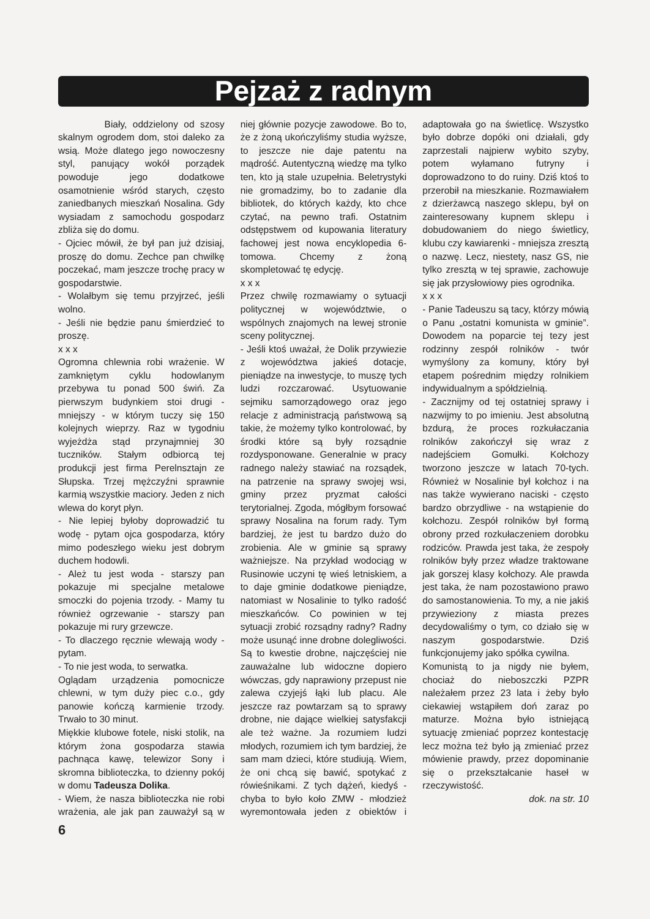Pejzaż z radnym
Biały, oddzielony od szosy skalnym ogrodem dom, stoi daleko za wsią. Może dlatego jego nowoczesny styl, panujący wokół porządek powoduje jego dodatkowe osamotnienie wśród starych, często zaniedbanych mieszkań Nosalina. Gdy wysiadam z samochodu gospodarz zbliża się do domu.
- Ojciec mówił, że był pan już dzisiaj, proszę do domu. Zechce pan chwilkę poczekać, mam jeszcze trochę pracy w gospodarstwie.
- Wolałbym się temu przyjrzeć, jeśli wolno.
- Jeśli nie będzie panu śmierdzieć to proszę.
x x x
Ogromna chlewnia robi wrażenie. W zamkniętym cyklu hodowlanym przebywa tu ponad 500 świń. Za pierwszym budynkiem stoi drugi - mniejszy - w którym tuczy się 150 kolejnych wieprzy. Raz w tygodniu wyjeżdża stąd przynajmniej 30 tuczników. Stałym odbiorcą tej produkcji jest firma Perelnsztajn ze Słupska. Trzej mężczyźni sprawnie karmią wszystkie maciory. Jeden z nich wlewa do koryt płyn.
- Nie lepiej byłoby doprowadzić tu wodę - pytam ojca gospodarza, który mimo podeszłego wieku jest dobrym duchem hodowli.
- Ależ tu jest woda - starszy pan pokazuje mi specjalne metalowe smoczki do pojenia trzody. - Mamy tu również ogrzewanie - starszy pan pokazuje mi rury grzewcze.
- To dlaczego ręcznie wlewają wody - pytam.
- To nie jest woda, to serwatka.
Oglądam urządzenia pomocnicze chlewni, w tym duży piec c.o., gdy panowie kończą karmienie trzody. Trwało to 30 minut.
Miękkie klubowe fotele, niski stolik, na którym żona gospodarza stawia pachnąca kawę, telewizor Sony i skromna biblioteczka, to dzienny pokój w domu Tadeusza Dolika.
- Wiem, że nasza biblioteczka nie robi wrażenia, ale jak pan zauważył są w niej głównie pozycje zawodowe. Bo to, że z żoną ukończyliśmy studia wyższe, to jeszcze nie daje patentu na mądrość. Autentyczną wiedzę ma tylko ten, kto ją stale uzupełnia. Beletrystyki nie gromadzimy, bo to zadanie dla bibliotek, do których każdy, kto chce czytać, na pewno trafi. Ostatnim odstępstwem od kupowania literatury fachowej jest nowa encyklopedia 6-tomowa. Chcemy z żoną skompletować tę edycję.
x x x
Przez chwilę rozmawiamy o sytuacji politycznej w województwie, o wspólnych znajomych na lewej stronie sceny politycznej.
- Jeśli ktoś uważał, że Dolik przywiezie z województwa jakieś dotacje, pieniądze na inwestycje, to muszę tych ludzi rozczarować. Usytuowanie sejmiku samorządowego oraz jego relacje z administracją państwową są takie, że możemy tylko kontrolować, by środki które są były rozsądnie rozdysponowane. Generalnie w pracy radnego należy stawiać na rozsądek, na patrzenie na sprawy swojej wsi, gminy przez pryzmat całości terytorialnej. Zgoda, mógłbym forsować sprawy Nosalina na forum rady. Tym bardziej, że jest tu bardzo dużo do zrobienia. Ale w gminie są sprawy ważniejsze. Na przykład wodociąg w Rusinowie uczyni tę wieś letniskiem, a to daje gminie dodatkowe pieniądze, natomiast w Nosalinie to tylko radość mieszkańców. Co powinien w tej sytuacji zrobić rozsądny radny? Radny może usunąć inne drobne dolegliwości. Są to kwestie drobne, najczęściej nie zauważalne lub widoczne dopiero wówczas, gdy naprawiony przepust nie zalewa czyjejś łąki lub placu. Ale jeszcze raz powtarzam są to sprawy drobne, nie dające wielkiej satysfakcji ale też ważne. Ja rozumiem ludzi młodych, rozumiem ich tym bardziej, że sam mam dzieci, które studiują. Wiem, że oni chcą się bawić, spotykać z rówieśnikami. Z tych dążeń, kiedyś - chyba to było koło ZMW - młodzież wyremontowała jeden z obiektów i adaptowała go na świetlicę. Wszystko było dobrze dopóki oni działali, gdy zaprzestali najpierw wybito szyby, potem wyłamano futryny i doprowadzono to do ruiny. Dziś ktoś to przerobił na mieszkanie. Rozmawiałem z dzierżawcą naszego sklepu, był on zainteresowany kupnem sklepu i dobudowaniem do niego świetlicy, klubu czy kawiarenki - mniejsza zresztą o nazwę. Lecz, niestety, nasz GS, nie tylko zresztą w tej sprawie, zachowuje się jak przysłowiowy pies ogrodnika.
x x x
- Panie Tadeuszu są tacy, którzy mówią o Panu „ostatni komunista w gminie”. Dowodem na poparcie tej tezy jest rodzinny zespół rolników - twór wymyślony za komuny, który był etapem pośrednim między rolnikiem indywidualnym a spółdzielnią.
- Zacznijmy od tej ostatniej sprawy i nazwijmy to po imieniu. Jest absolutną bzdurą, że proces rozkułaczania rolników zakończył się wraz z nadejściem Gomułki. Kołchozy tworzono jeszcze w latach 70-tych. Również w Nosalinie był kołchoz i na nas także wywierano naciski - często bardzo obrzydliwe - na wstąpienie do kołchozu. Zespół rolników był formą obrony przed rozkułaczeniem dorobku rodziców. Prawda jest taka, że zespoły rolników były przez władze traktowane jak gorszej klasy kołchozy. Ale prawda jest taka, że nam pozostawiono prawo do samostanowienia. To my, a nie jakiś przywieziony z miasta prezes decydowaliśmy o tym, co działo się w naszym gospodarstwie. Dziś funkcjonujemy jako spółka cywilna.
Komunistą to ja nigdy nie byłem, chociaż do nieboszczki PZPR należałem przez 23 lata i żeby było ciekawiej wstąpiłem doń zaraz po maturze. Można było istniejącą sytuację zmieniać poprzez kontestację lecz można też było ją zmieniać przez mówienie prawdy, przez dopominanie się o przekształcanie haseł w rzeczywistość.
dok. na str. 10
6